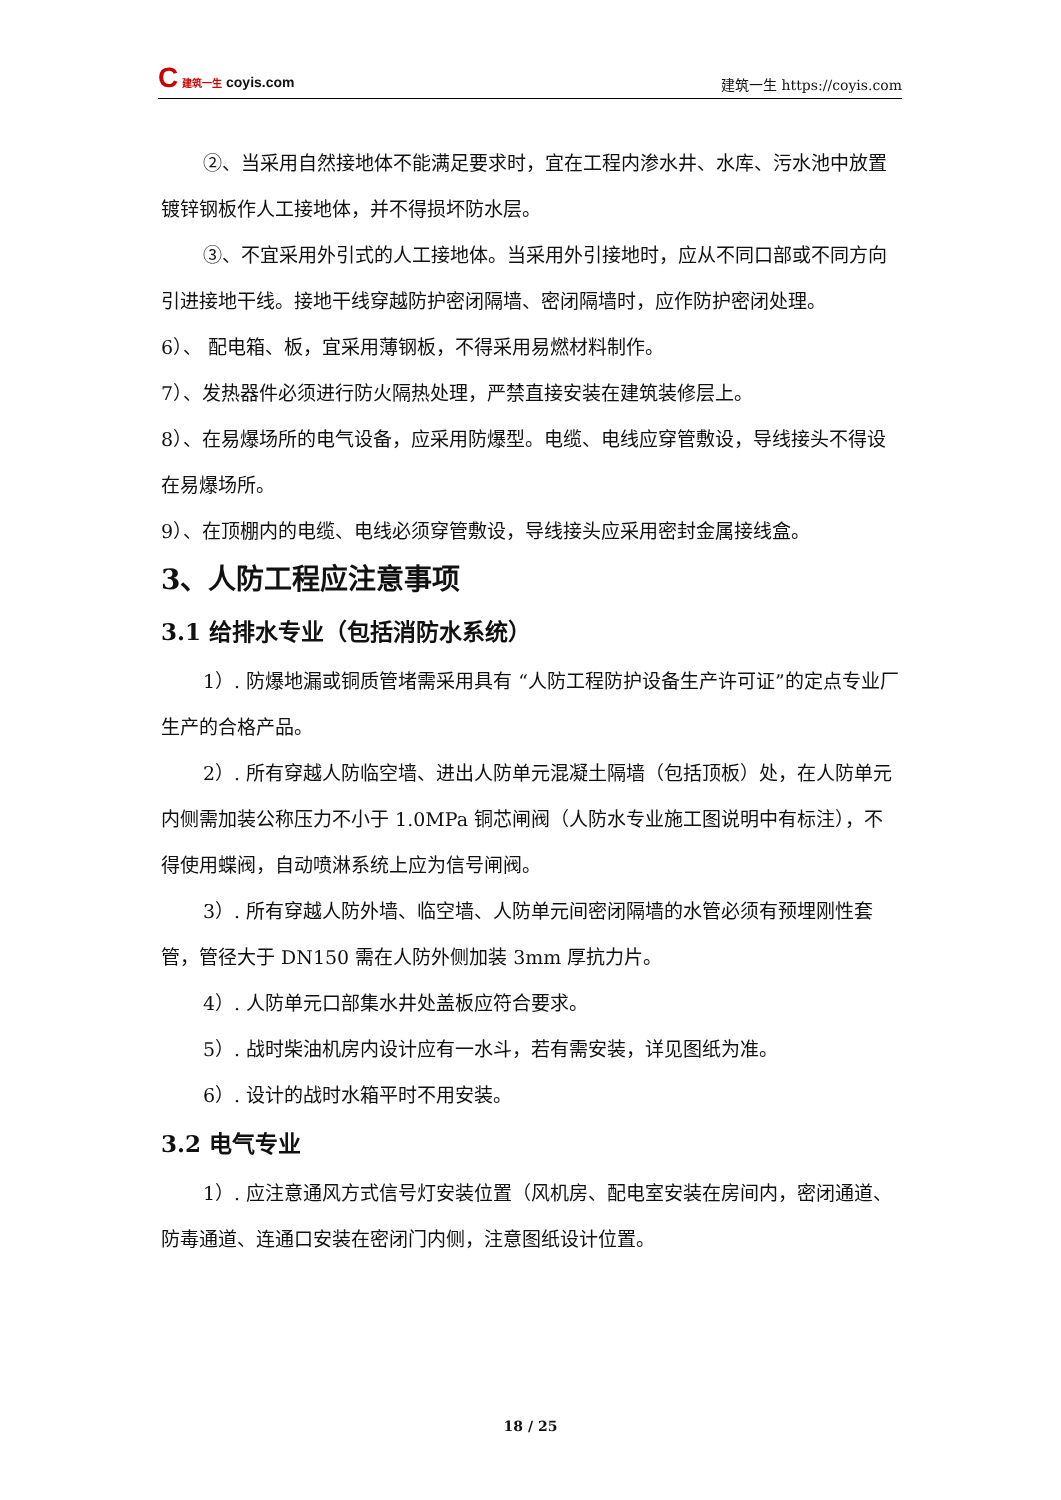C 建筑一生 coyis.com
建筑一生 https://coyis.com
②、当采用自然接地体不能满足要求时，宜在工程内渗水井、水库、污水池中放置镀锌钢板作人工接地体，并不得损坏防水层。
③、不宜采用外引式的人工接地体。当采用外引接地时，应从不同口部或不同方向引进接地干线。接地干线穿越防护密闭隔墙、密闭隔墙时，应作防护密闭处理。
6）、 配电箱、板，宜采用薄钢板，不得采用易燃材料制作。
7）、发热器件必须进行防火隔热处理，严禁直接安装在建筑装修层上。
8）、在易爆场所的电气设备，应采用防爆型。电缆、电线应穿管敷设，导线接头不得设在易爆场所。
9）、在顶棚内的电缆、电线必须穿管敷设，导线接头应采用密封金属接线盒。
3、人防工程应注意事项
3.1 给排水专业（包括消防水系统）
1）. 防爆地漏或铜质管堵需采用具有 “人防工程防护设备生产许可证”的定点专业厂生产的合格产品。
2）. 所有穿越人防临空墙、进出人防单元混凝土隔墙（包括顶板）处，在人防单元内侧需加装公称压力不小于 1.0MPa 铜芯闸阀（人防水专业施工图说明中有标注），不得使用蝶阀，自动喷淋系统上应为信号闸阀。
3）. 所有穿越人防外墙、临空墙、人防单元间密闭隔墙的水管必须有预埋刚性套管，管径大于 DN150 需在人防外侧加装 3mm 厚抗力片。
4）. 人防单元口部集水井处盖板应符合要求。
5）. 战时柴油机房内设计应有一水斗，若有需安装，详见图纸为准。
6）. 设计的战时水箱平时不用安装。
3.2 电气专业
1）. 应注意通风方式信号灯安装位置（风机房、配电室安装在房间内，密闭通道、防毒通道、连通口安装在密闭门内侧，注意图纸设计位置。
18 / 25